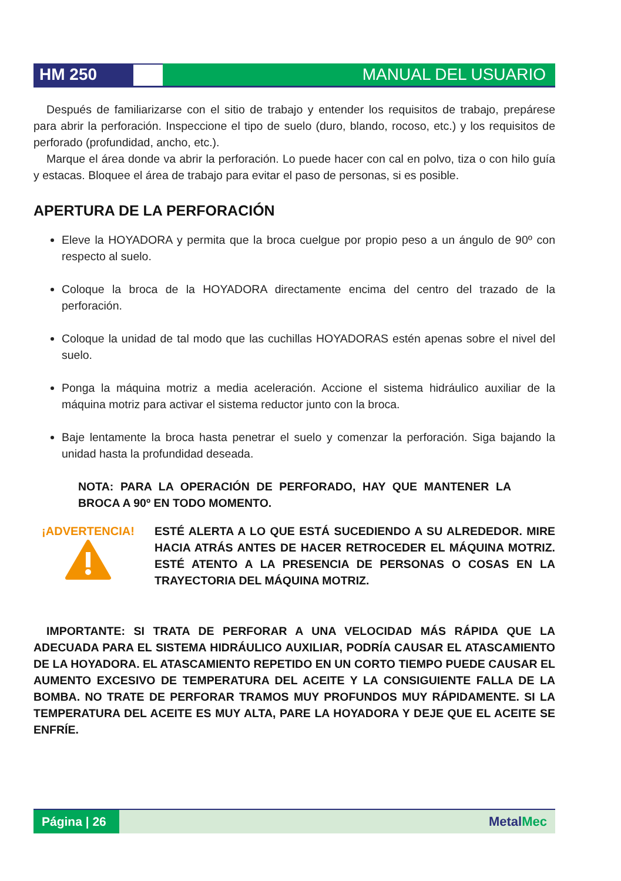HM 250 MANUAL DEL USUARIO
Después de familiarizarse con el sitio de trabajo y entender los requisitos de trabajo, prepárese para abrir la perforación. Inspeccione el tipo de suelo (duro, blando, rocoso, etc.) y los requisitos de perforado (profundidad, ancho, etc.).
Marque el área donde va abrir la perforación. Lo puede hacer con cal en polvo, tiza o con hilo guía y estacas. Bloquee el área de trabajo para evitar el paso de personas, si es posible.
APERTURA DE LA PERFORACIÓN
Eleve la HOYADORA y permita que la broca cuelgue por propio peso a un ángulo de 90º con respecto al suelo.
Coloque la broca de la HOYADORA directamente encima del centro del trazado de la perforación.
Coloque la unidad de tal modo que las cuchillas HOYADORAS estén apenas sobre el nivel del suelo.
Ponga la máquina motriz a media aceleración. Accione el sistema hidráulico auxiliar de la máquina motriz para activar el sistema reductor junto con la broca.
Baje lentamente la broca hasta penetrar el suelo y comenzar la perforación. Siga bajando la unidad hasta la profundidad deseada.
NOTA: PARA LA OPERACIÓN DE PERFORADO, HAY QUE MANTENER LA BROCA A 90º EN TODO MOMENTO.
¡ADVERTENCIA!
ESTÉ ALERTA A LO QUE ESTÁ SUCEDIENDO A SU ALREDEDOR. MIRE HACIA ATRÁS ANTES DE HACER RETROCEDER EL MÁQUINA MOTRIZ. ESTÉ ATENTO A LA PRESENCIA DE PERSONAS O COSAS EN LA TRAYECTORIA DEL MÁQUINA MOTRIZ.
IMPORTANTE: SI TRATA DE PERFORAR A UNA VELOCIDAD MÁS RÁPIDA QUE LA ADECUADA PARA EL SISTEMA HIDRÁULICO AUXILIAR, PODRÍA CAUSAR EL ATASCAMIENTO DE LA HOYADORA. EL ATASCAMIENTO REPETIDO EN UN CORTO TIEMPO PUEDE CAUSAR EL AUMENTO EXCESIVO DE TEMPERATURA DEL ACEITE Y LA CONSIGUIENTE FALLA DE LA BOMBA. NO TRATE DE PERFORAR TRAMOS MUY PROFUNDOS MUY RÁPIDAMENTE. SI LA TEMPERATURA DEL ACEITE ES MUY ALTA, PARE LA HOYADORA Y DEJE QUE EL ACEITE SE ENFRÍE.
Página | 26
MetalMec